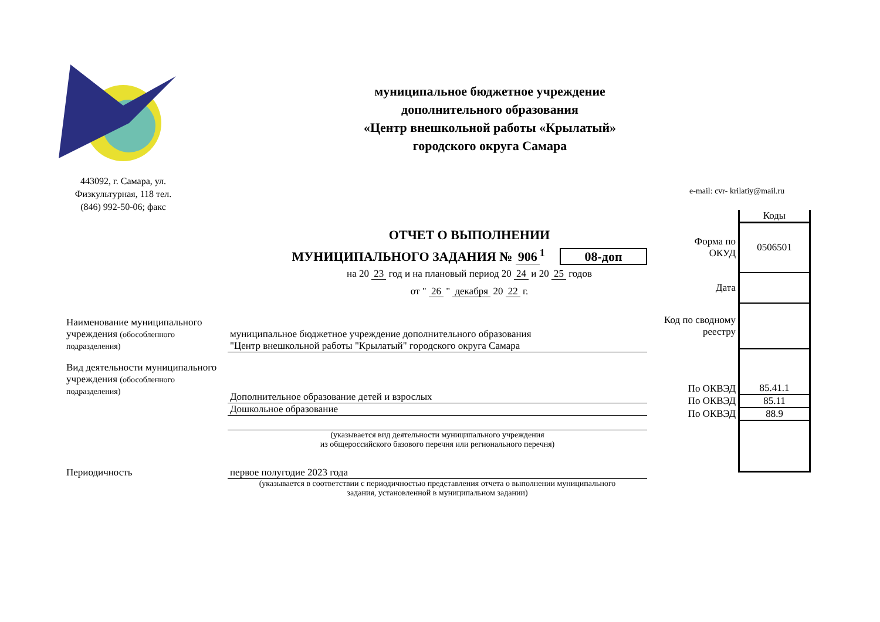443092, г. Самара, ул.
Физкультурная, 118 тел.
(846) 992-50-06; факс
муниципальное бюджетное учреждение
дополнительного образования
«Центр внешкольной работы «Крылатый»
городского округа Самара
e-mail: cvr- krilatiy@mail.ru
ОТЧЕТ О ВЫПОЛНЕНИИ
МУНИЦИПАЛЬНОГО ЗАДАНИЯ № 906<sup>1</sup> 08-доп
на 20 23 год и на плановый период 20 24 и 20 25 годов
от " 26 " декабря 20 22 г.
| | Коды |
| Форма по ОКУД | 0506501 |
| Дата | |
| Код по сводному реестру | |
| По ОКВЭД | 85.41.1 |
| По ОКВЭД | 85.11 |
| По ОКВЭД | 88.9 |
Наименование муниципального учреждения (обособленного подразделения)
муниципальное бюджетное учреждение дополнительного образования
"Центр внешкольной работы "Крылатый" городского округа Самара
Вид деятельности муниципального учреждения (обособленного подразделения)
Дополнительное образование детей и взрослых
Дошкольное образование
(указывается вид деятельности муниципального учреждения
из общероссийского базового перечня или регионального перечня)
Периодичность первое полугодие 2023 года
(указывается в соответствии с периодичностью представления отчета о выполнении муниципального
задания, установленной в муниципальном задании)